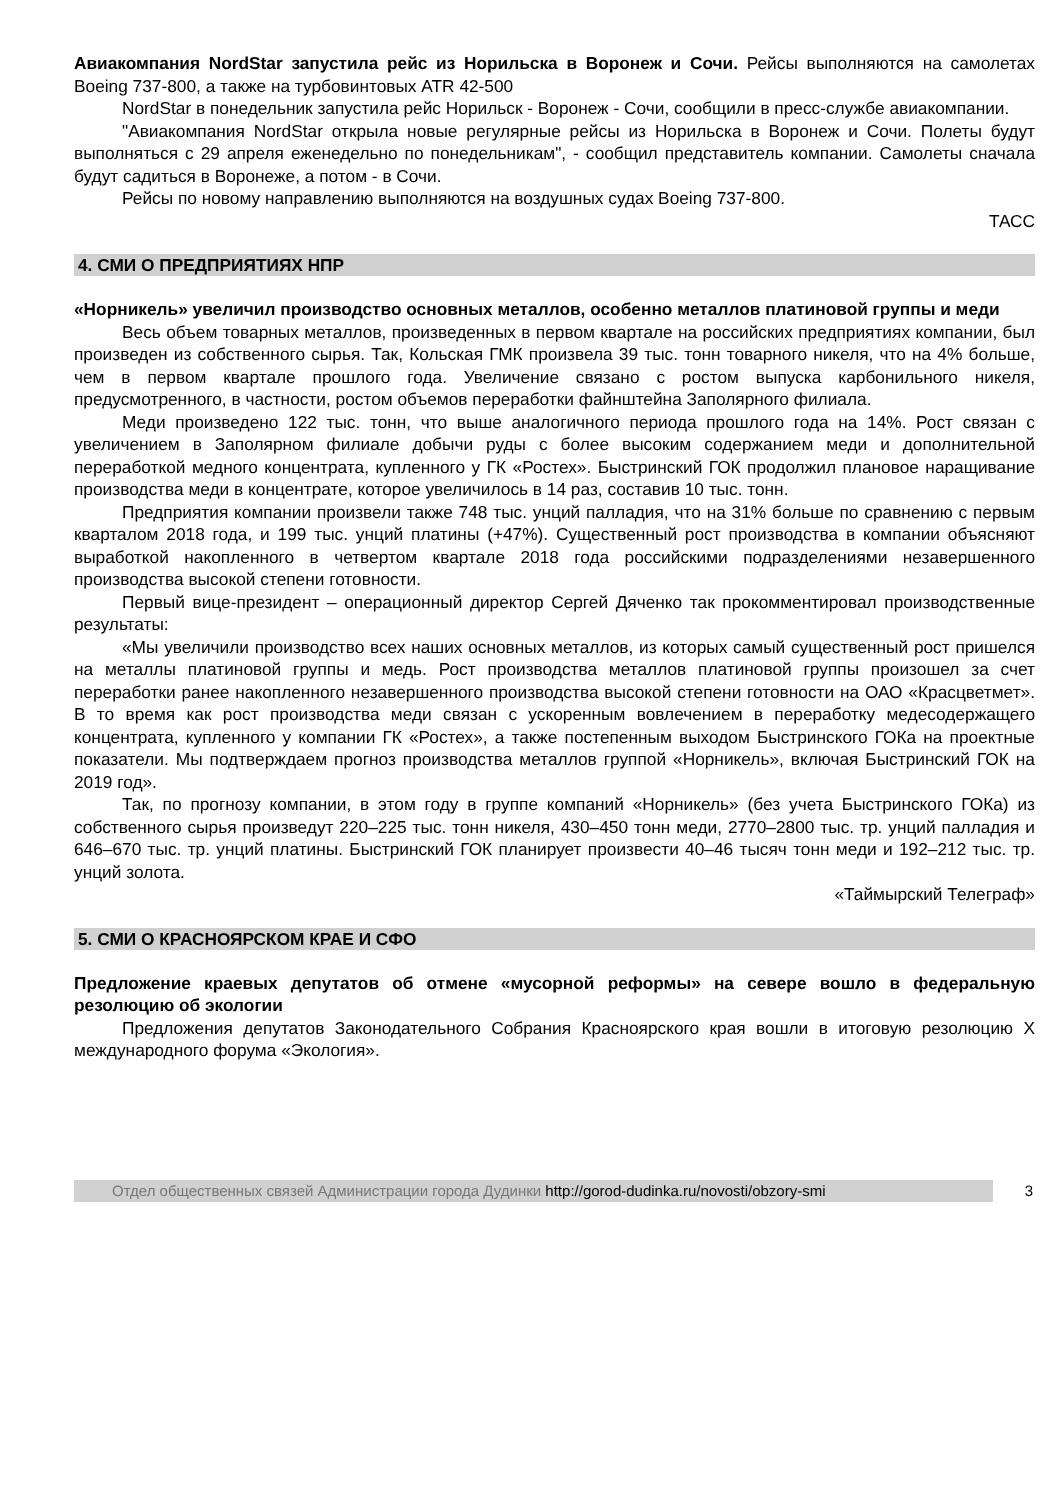Авиакомпания NordStar запустила рейс из Норильска в Воронеж и Сочи. Рейсы выполняются на самолетах Boeing 737-800, а также на турбовинтовых ATR 42-500
NordStar в понедельник запустила рейс Норильск - Воронеж - Сочи, сообщили в пресс-службе авиакомпании.
"Авиакомпания NordStar открыла новые регулярные рейсы из Норильска в Воронеж и Сочи. Полеты будут выполняться с 29 апреля еженедельно по понедельникам", - сообщил представитель компании. Самолеты сначала будут садиться в Воронеже, а потом - в Сочи.
Рейсы по новому направлению выполняются на воздушных судах Boeing 737-800.
ТАСС
4. СМИ О ПРЕДПРИЯТИЯХ НПР
«Норникель» увеличил производство основных металлов, особенно металлов платиновой группы и меди
Весь объем товарных металлов, произведенных в первом квартале на российских предприятиях компании, был произведен из собственного сырья. Так, Кольская ГМК произвела 39 тыс. тонн товарного никеля, что на 4% больше, чем в первом квартале прошлого года. Увеличение связано с ростом выпуска карбонильного никеля, предусмотренного, в частности, ростом объемов переработки файнштейна Заполярного филиала.
Меди произведено 122 тыс. тонн, что выше аналогичного периода прошлого года на 14%. Рост связан с увеличением в Заполярном филиале добычи руды с более высоким содержанием меди и дополнительной переработкой медного концентрата, купленного у ГК «Ростех». Быстринский ГОК продолжил плановое наращивание производства меди в концентрате, которое увеличилось в 14 раз, составив 10 тыс. тонн.
Предприятия компании произвели также 748 тыс. унций палладия, что на 31% больше по сравнению с первым кварталом 2018 года, и 199 тыс. унций платины (+47%). Существенный рост производства в компании объясняют выработкой накопленного в четвертом квартале 2018 года российскими подразделениями незавершенного производства высокой степени готовности.
Первый вице-президент – операционный директор Сергей Дяченко так прокомментировал производственные результаты:
«Мы увеличили производство всех наших основных металлов, из которых самый существенный рост пришелся на металлы платиновой группы и медь. Рост производства металлов платиновой группы произошел за счет переработки ранее накопленного незавершенного производства высокой степени готовности на ОАО «Красцветмет». В то время как рост производства меди связан с ускоренным вовлечением в переработку медесодержащего концентрата, купленного у компании ГК «Ростех», а также постепенным выходом Быстринского ГОКа на проектные показатели. Мы подтверждаем прогноз производства металлов группой «Норникель», включая Быстринский ГОК на 2019 год».
Так, по прогнозу компании, в этом году в группе компаний «Норникель» (без учета Быстринского ГОКа) из собственного сырья произведут 220–225 тыс. тонн никеля, 430–450 тонн меди, 2770–2800 тыс. тр. унций палладия и 646–670 тыс. тр. унций платины. Быстринский ГОК планирует произвести 40–46 тысяч тонн меди и 192–212 тыс. тр. унций золота.
«Таймырский Телеграф»
5. СМИ О КРАСНОЯРСКОМ КРАЕ И СФО
Предложение краевых депутатов об отмене «мусорной реформы» на севере вошло в федеральную резолюцию об экологии
Предложения депутатов Законодательного Собрания Красноярского края вошли в итоговую резолюцию X международного форума «Экология».
Отдел общественных связей Администрации города Дудинки http://gorod-dudinka.ru/novosti/obzory-smi
3